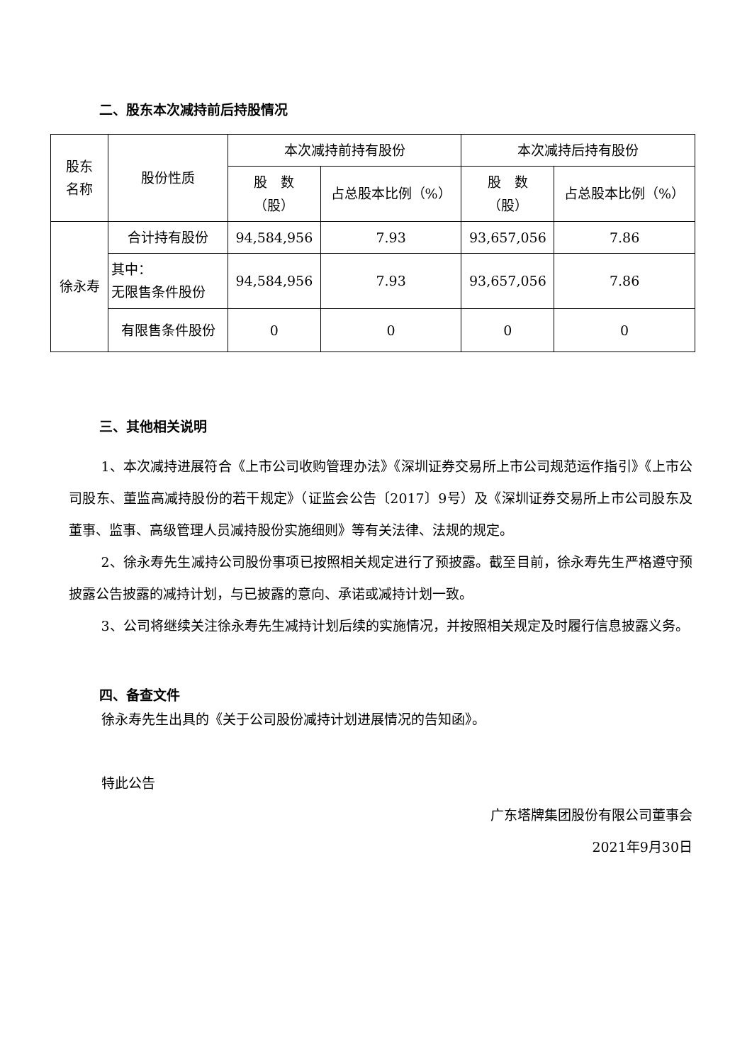二、股东本次减持前后持股情况
| 股东 名称 | 股份性质 | 本次减持前持有股份 | | 本次减持后持有股份 | |
| --- | --- | --- | --- | --- | --- |
| | | 股 数 （股） | 占总股本比例（%） | 股 数 （股） | 占总股本比例（%） |
| 徐永寿 | 合计持有股份 | 94,584,956 | 7.93 | 93,657,056 | 7.86 |
| | 其中： 无限售条件股份 | 94,584,956 | 7.93 | 93,657,056 | 7.86 |
| | 有限售条件股份 | 0 | 0 | 0 | 0 |
三、其他相关说明
1、本次减持进展符合《上市公司收购管理办法》《深圳证券交易所上市公司规范运作指引》《上市公司股东、董监高减持股份的若干规定》（证监会公告〔2017〕9号）及《深圳证券交易所上市公司股东及董事、监事、高级管理人员减持股份实施细则》等有关法律、法规的规定。
2、徐永寿先生减持公司股份事项已按照相关规定进行了预披露。截至目前，徐永寿先生严格遵守预披露公告披露的减持计划，与已披露的意向、承诺或减持计划一致。
3、公司将继续关注徐永寿先生减持计划后续的实施情况，并按照相关规定及时履行信息披露义务。
四、备查文件
徐永寿先生出具的《关于公司股份减持计划进展情况的告知函》。
特此公告
广东塔牌集团股份有限公司董事会
2021年9月30日